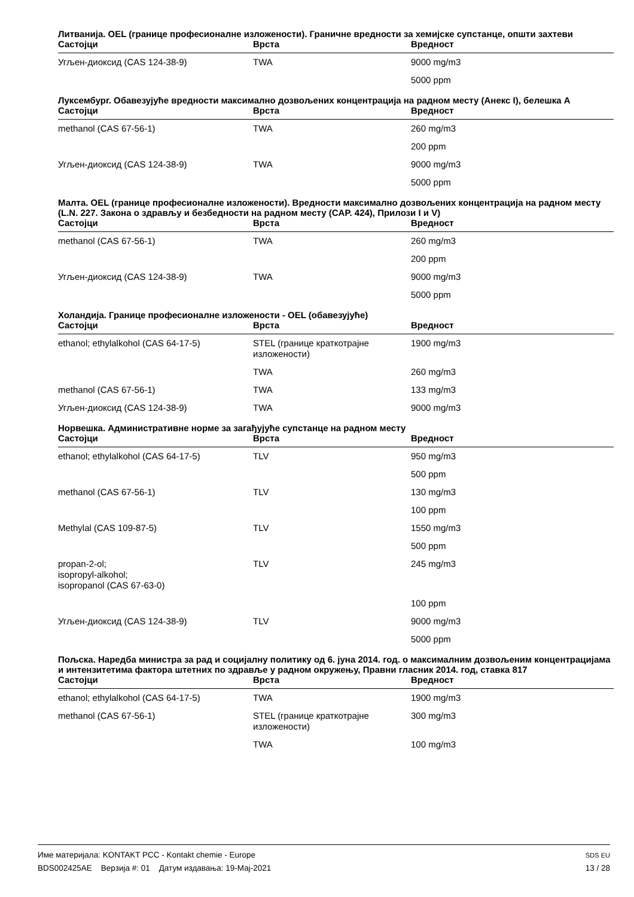Литванија. OEL (границе професионалне изложености). Граничне вредности за хемијске супстанце, општи захтеви
| Састојци | Врста | Вредност |
| --- | --- | --- |
| Угљен-диоксид (CAS 124-38-9) | TWA | 9000 mg/m3 |
| | | 5000 ppm |
Луксембург. Обавезујуће вредности максимално дозвољених концентрација на радном месту (Анекс I), белешка А
| Састојци | Врста | Вредност |
| --- | --- | --- |
| methanol (CAS 67-56-1) | TWA | 260 mg/m3 |
| | | 200 ppm |
| Угљен-диоксид (CAS 124-38-9) | TWA | 9000 mg/m3 |
| | | 5000 ppm |
Малта. OEL (границе професионалне изложености). Вредности максимално дозвољених концентрација на радном месту (L.N. 227. Закона о здрављу и безбедности на радном месту (CAP. 424), Прилози I и V)
| Састојци | Врста | Вредност |
| --- | --- | --- |
| methanol (CAS 67-56-1) | TWA | 260 mg/m3 |
| | | 200 ppm |
| Угљен-диоксид (CAS 124-38-9) | TWA | 9000 mg/m3 |
| | | 5000 ppm |
Холандија. Границе професионалне изложености - OEL (обавезујуће)
| Састојци | Врста | Вредност |
| --- | --- | --- |
| ethanol; ethylalkohol (CAS 64-17-5) | STEL (границе краткотрајне изложености) | 1900 mg/m3 |
| | TWA | 260 mg/m3 |
| methanol (CAS 67-56-1) | TWA | 133 mg/m3 |
| Угљен-диоксид (CAS 124-38-9) | TWA | 9000 mg/m3 |
Норвешка. Административне норме за загађујуће супстанце на радном месту
| Састојци | Врста | Вредност |
| --- | --- | --- |
| ethanol; ethylalkohol (CAS 64-17-5) | TLV | 950 mg/m3 |
| | | 500 ppm |
| methanol (CAS 67-56-1) | TLV | 130 mg/m3 |
| | | 100 ppm |
| Methylal (CAS 109-87-5) | TLV | 1550 mg/m3 |
| | | 500 ppm |
| propan-2-ol; isopropyl-alkohol; isopropanol (CAS 67-63-0) | TLV | 245 mg/m3 |
| | | 100 ppm |
| Угљен-диоксид (CAS 124-38-9) | TLV | 9000 mg/m3 |
| | | 5000 ppm |
Пољска. Наредба министра за рад и социјалну политику од 6. јуна 2014. год. о максималним дозвољеним концентрацијама и интензитетима фактора штетних по здравље у радном окружењу, Правни гласник 2014. год, ставка 817
| Састојци | Врста | Вредност |
| --- | --- | --- |
| ethanol; ethylalkohol (CAS 64-17-5) | TWA | 1900 mg/m3 |
| methanol (CAS 67-56-1) | STEL (границе краткотрајне изложености) | 300 mg/m3 |
| | TWA | 100 mg/m3 |
Име материјала: KONTAKT PCC - Kontakt chemie - Europe SDS EU
BDS002425AE Верзија #: 01 Датум издавања: 19-Мај-2021 13 / 28